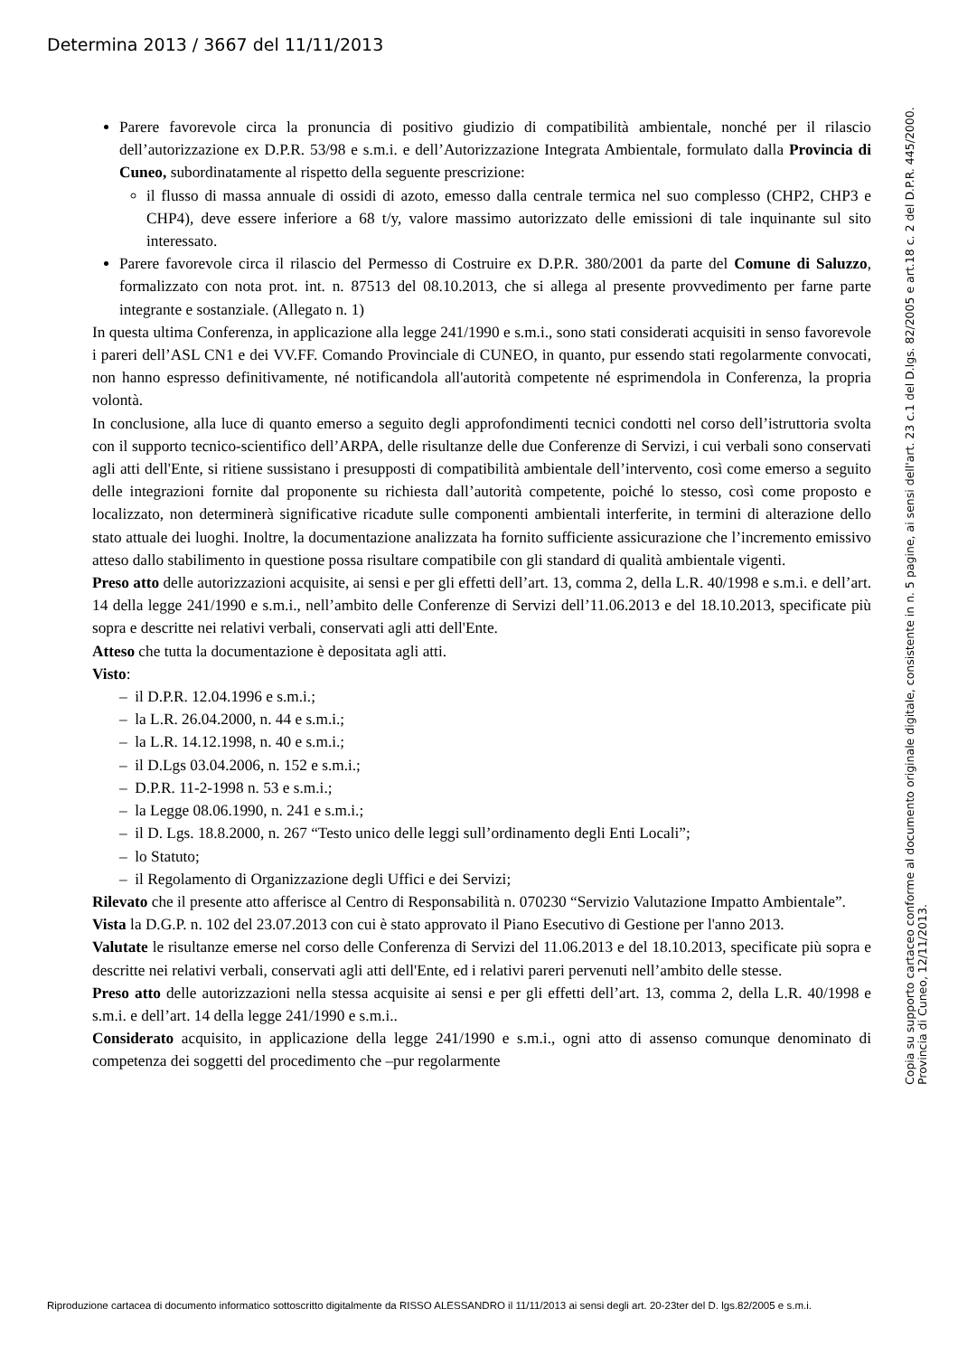Determina 2013 / 3667 del 11/11/2013
Parere favorevole circa la pronuncia di positivo giudizio di compatibilità ambientale, nonché per il rilascio dell’autorizzazione ex D.P.R. 53/98 e s.m.i. e dell’Autorizzazione Integrata Ambientale, formulato dalla Provincia di Cuneo, subordinatamente al rispetto della seguente prescrizione:
il flusso di massa annuale di ossidi di azoto, emesso dalla centrale termica nel suo complesso (CHP2, CHP3 e CHP4), deve essere inferiore a 68 t/y, valore massimo autorizzato delle emissioni di tale inquinante sul sito interessato.
Parere favorevole circa il rilascio del Permesso di Costruire ex D.P.R. 380/2001 da parte del Comune di Saluzzo, formalizzato con nota prot. int. n. 87513 del 08.10.2013, che si allega al presente provvedimento per farne parte integrante e sostanziale. (Allegato n. 1)
In questa ultima Conferenza, in applicazione alla legge 241/1990 e s.m.i., sono stati considerati acquisiti in senso favorevole i pareri dell’ASL CN1 e dei VV.FF. Comando Provinciale di CUNEO, in quanto, pur essendo stati regolarmente convocati, non hanno espresso definitivamente, né notificandola all'autorità competente né esprimendola in Conferenza, la propria volontà.
In conclusione, alla luce di quanto emerso a seguito degli approfondimenti tecnici condotti nel corso dell’istruttoria svolta con il supporto tecnico-scientifico dell’ARPA, delle risultanze delle due Conferenze di Servizi, i cui verbali sono conservati agli atti dell'Ente, si ritiene sussistano i presupposti di compatibilità ambientale dell’intervento, così come emerso a seguito delle integrazioni fornite dal proponente su richiesta dall’autorità competente, poiché lo stesso, così come proposto e localizzato, non determinerà significative ricadute sulle componenti ambientali interferite, in termini di alterazione dello stato attuale dei luoghi. Inoltre, la documentazione analizzata ha fornito sufficiente assicurazione che l’incremento emissivo atteso dallo stabilimento in questione possa risultare compatibile con gli standard di qualità ambientale vigenti.
Preso atto delle autorizzazioni acquisite, ai sensi e per gli effetti dell’art. 13, comma 2, della L.R. 40/1998 e s.m.i. e dell’art. 14 della legge 241/1990 e s.m.i., nell’ambito delle Conferenze di Servizi dell’11.06.2013 e del 18.10.2013, specificate più sopra e descritte nei relativi verbali, conservati agli atti dell'Ente.
Atteso che tutta la documentazione è depositata agli atti.
Visto:
– il D.P.R. 12.04.1996 e s.m.i.;
– la L.R. 26.04.2000, n. 44 e s.m.i.;
– la L.R. 14.12.1998, n. 40 e s.m.i.;
– il D.Lgs 03.04.2006, n. 152 e s.m.i.;
– D.P.R. 11-2-1998 n. 53 e s.m.i.;
– la Legge 08.06.1990, n. 241 e s.m.i.;
– il D. Lgs. 18.8.2000, n. 267 “Testo unico delle leggi sull’ordinamento degli Enti Locali”;
– lo Statuto;
– il Regolamento di Organizzazione degli Uffici e dei Servizi;
Rilevato che il presente atto afferisce al Centro di Responsabilità n. 070230 “Servizio Valutazione Impatto Ambientale”.
Vista la D.G.P. n. 102 del 23.07.2013 con cui è stato approvato il Piano Esecutivo di Gestione per l'anno 2013.
Valutate le risultanze emerse nel corso delle Conferenza di Servizi del 11.06.2013 e del 18.10.2013, specificate più sopra e descritte nei relativi verbali, conservati agli atti dell'Ente, ed i relativi pareri pervenuti nell’ambito delle stesse.
Preso atto delle autorizzazioni nella stessa acquisite ai sensi e per gli effetti dell’art. 13, comma 2, della L.R. 40/1998 e s.m.i. e dell’art. 14 della legge 241/1990 e s.m.i..
Considerato acquisito, in applicazione della legge 241/1990 e s.m.i., ogni atto di assenso comunque denominato di competenza dei soggetti del procedimento che –pur regolarmente
Copia su supporto cartaceo conforme al documento originale digitale, consistente in n. 5 pagine, ai sensi dell'art. 23 c.1 del D.lgs. 82/2005 e art.18 c. 2 del D.P.R. 445/2000. Provincia di Cuneo, 12/11/2013.
Riproduzione cartacea di documento informatico sottoscritto digitalmente da RISSO ALESSANDRO il 11/11/2013 ai sensi degli art. 20-23ter del D. lgs.82/2005 e s.m.i.